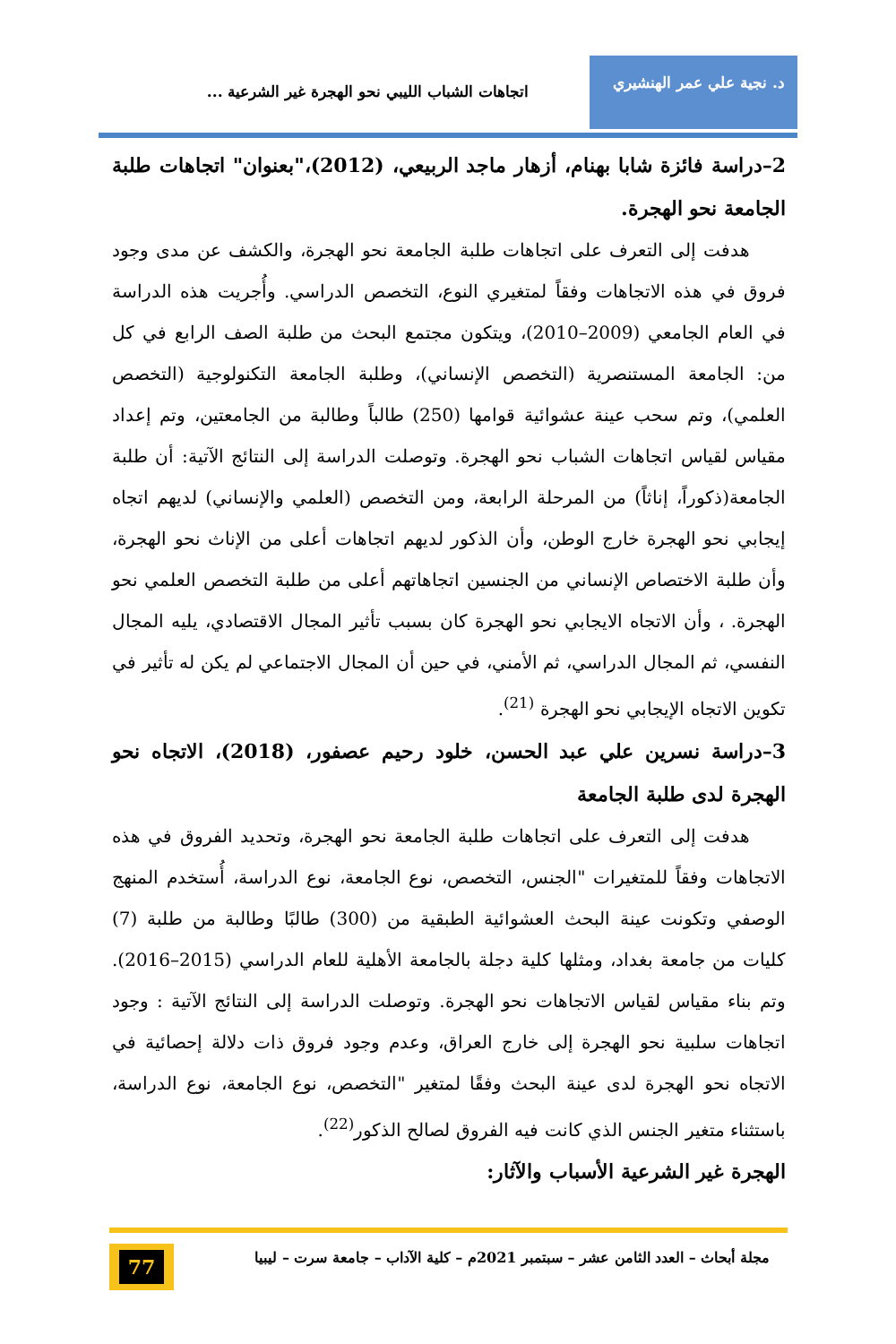د. نجية علي عمر الهنشيري
اتجاهات الشباب الليبي نحو الهجرة غير الشرعية ...
2–دراسة فائزة شابا بهنام، أزهار ماجد الربيعي، (2012)،"بعنوان" اتجاهات طلبة الجامعة نحو الهجرة.
هدفت إلى التعرف على اتجاهات طلبة الجامعة نحو الهجرة، والكشف عن مدى وجود فروق في هذه الاتجاهات وفقاً لمتغيري النوع، التخصص الدراسي. وأُجريت هذه الدراسة في العام الجامعي (2009–2010)، ويتكون مجتمع البحث من طلبة الصف الرابع في كل من: الجامعة المستنصرية (التخصص الإنساني)، وطلبة الجامعة التكنولوجية (التخصص العلمي)، وتم سحب عينة عشوائية قوامها (250) طالباً وطالبة من الجامعتين، وتم إعداد مقياس لقياس اتجاهات الشباب نحو الهجرة. وتوصلت الدراسة إلى النتائج الآتية: أن طلبة الجامعة(ذكوراً، إناثاً) من المرحلة الرابعة، ومن التخصص (العلمي والإنساني) لديهم اتجاه إيجابي نحو الهجرة خارج الوطن، وأن الذكور لديهم اتجاهات أعلى من الإناث نحو الهجرة، وأن طلبة الاختصاص الإنساني من الجنسين اتجاهاتهم أعلى من طلبة التخصص العلمي نحو الهجرة. ، وأن الاتجاه الايجابي نحو الهجرة كان بسبب تأثير المجال الاقتصادي، يليه المجال النفسي، ثم المجال الدراسي، ثم الأمني، في حين أن المجال الاجتماعي لم يكن له تأثير في تكوين الاتجاه الإيجابي نحو الهجرة <sup>(21)</sup>.
3–دراسة نسرين علي عبد الحسن، خلود رحيم عصفور، (2018)، الاتجاه نحو الهجرة لدى طلبة الجامعة
هدفت إلى التعرف على اتجاهات طلبة الجامعة نحو الهجرة، وتحديد الفروق في هذه الاتجاهات وفقاً للمتغيرات "الجنس، التخصص، نوع الجامعة، نوع الدراسة، أُستخدم المنهج الوصفي وتكونت عينة البحث العشوائية الطبقية من (300) طالبًا وطالبة من طلبة (7) كليات من جامعة بغداد، ومثلها كلية دجلة بالجامعة الأهلية للعام الدراسي (2015–2016). وتم بناء مقياس لقياس الاتجاهات نحو الهجرة. وتوصلت الدراسة إلى النتائج الآتية : وجود اتجاهات سلبية نحو الهجرة إلى خارج العراق، وعدم وجود فروق ذات دلالة إحصائية في الاتجاه نحو الهجرة لدى عينة البحث وفقًا لمتغير "التخصص، نوع الجامعة، نوع الدراسة، باستثناء متغير الجنس الذي كانت فيه الفروق لصالح الذكور<sup>(22)</sup>.
الهجرة غير الشرعية الأسباب والآثار:
مجلة أبحاث – العدد الثامن عشر – سبتمبر 2021م – كلية الآداب – جامعة سرت – ليبيا
77